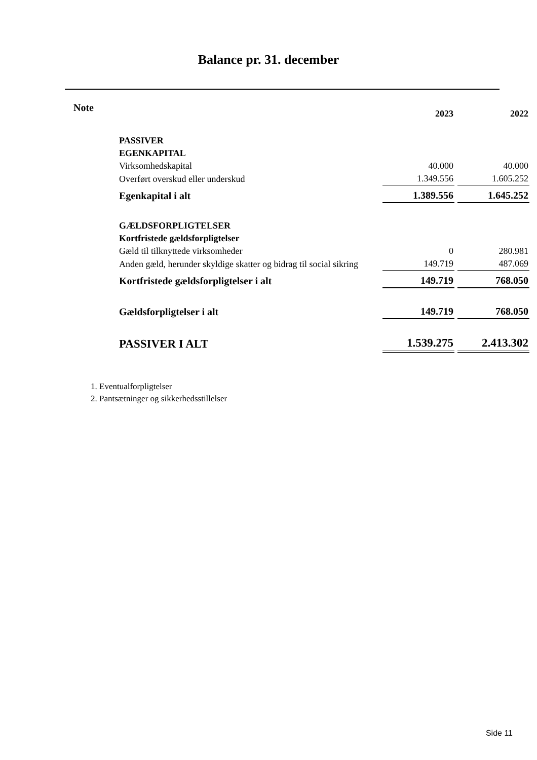Balance pr. 31. december
| Note | | 2023 | | 2022 |
| | PASSIVER | | | |
| | EGENKAPITAL | | | |
| | Virksomhedskapital | 40.000 | | 40.000 |
| | Overført overskud eller underskud | 1.349.556 | | 1.605.252 |
| | Egenkapital i alt | 1.389.556 | | 1.645.252 |
| | GÆLDSFORPLIGTELSER | | | |
| | Kortfristede gældsforpligtelser | | | |
| | Gæld til tilknyttede virksomheder | 0 | | 280.981 |
| | Anden gæld, herunder skyldige skatter og bidrag til social sikring | 149.719 | | 487.069 |
| | Kortfristede gældsforpligtelser i alt | 149.719 | | 768.050 |
| | Gældsforpligtelser i alt | 149.719 | | 768.050 |
| | PASSIVER I ALT | 1.539.275 | | 2.413.302 |
1. Eventualforpligtelser
2. Pantsætninger og sikkerhedsstillelser
Side 11